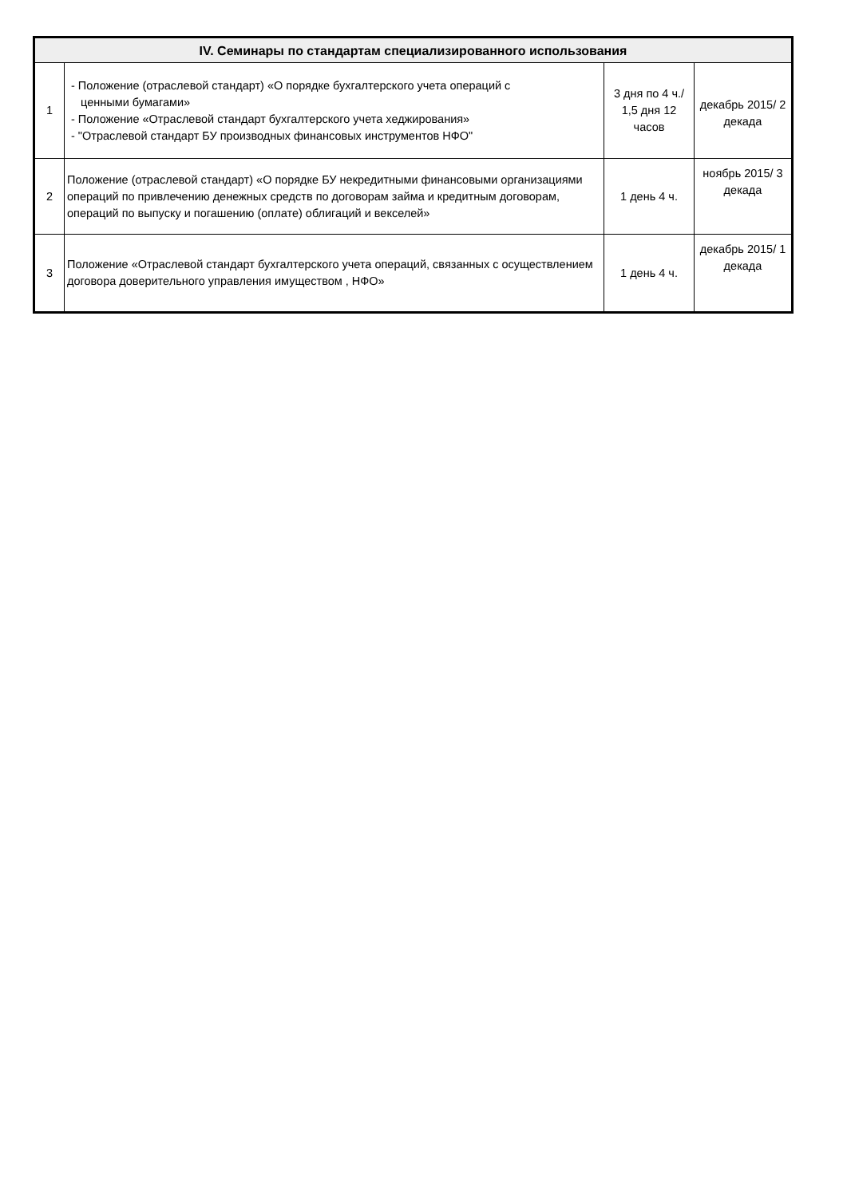| IV. Семинары по стандартам специализированного использования | | | |
| --- | --- | --- | --- |
| 1 | - Положение (отраслевой стандарт) «О порядке бухгалтерского учета операций с ценными бумагами» - Положение «Отраслевой стандарт бухгалтерского учета хеджирования» - "Отраслевой стандарт БУ производных финансовых инструментов НФО" | 3 дня по 4 ч./ 1,5 дня 12 часов | декабрь 2015/ 2 декада |
| 2 | Положение (отраслевой стандарт) «О порядке БУ некредитными финансовыми организациями операций по привлечению денежных средств по договорам займа и кредитным договорам, операций по выпуску и погашению (оплате) облигаций и векселей» | 1 день 4 ч. | ноябрь 2015/ 3 декада |
| 3 | Положение «Отраслевой стандарт бухгалтерского учета операций, связанных с осуществлением договора доверительного управления имуществом , НФО» | 1 день 4 ч. | декабрь 2015/ 1 декада |